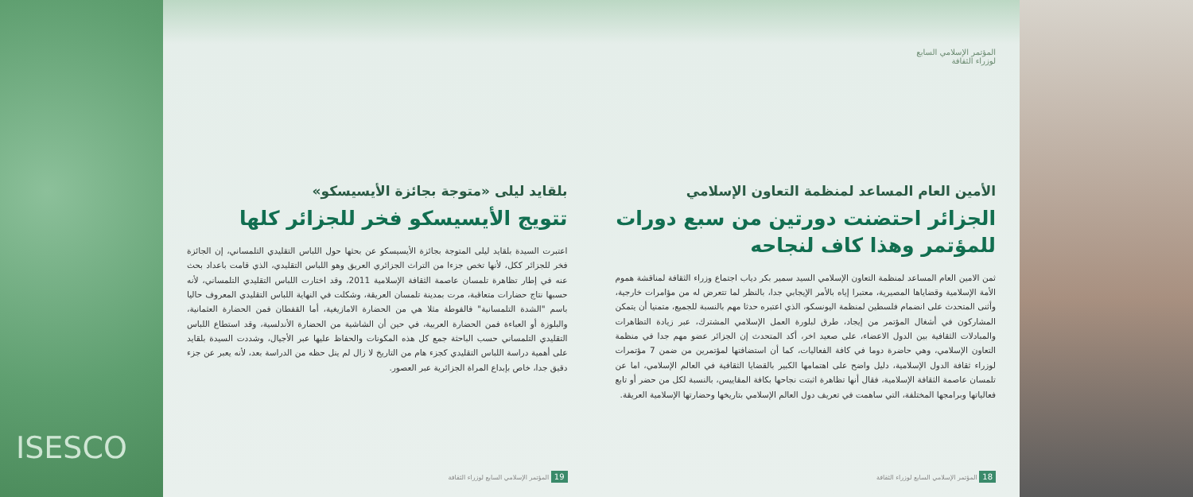المؤتمر الإسلامي السابع
لوزراء الثقافة
الأمين العام المساعد لمنظمة التعاون الإسلامي
الجزائر احتضنت دورتين من سبع دورات للمؤتمر وهذا كاف لنجاحه
ثمن الامين العام المساعد لمنظمة التعاون الإسلامي السيد سمير بكر دياب اجتماع وزراء الثقافة لمناقشة هموم الأمة الإسلامية وقضاياها المصيرية، معتبرا إياه بالأمر الإيجابي جدا، بالنظر لما تتعرض له من مؤامرات خارجية، وأثنى المتحدث على انضمام فلسطين لمنظمة اليونسكو، الذي اعتبره حدثا مهم بالنسبة للجميع، متمنيا أن يتمكن المشاركون في أشغال المؤتمر من إيجاد، طرق لبلورة العمل الإسلامي المشترك، عبر زيادة التظاهرات والمبادلات الثقافية بين الدول الاعضاء، على صعيد اخر، أكد المتحدث إن الجزائر عضو مهم جدا في منظمة التعاون الإسلامي، وهي حاضرة دوما في كافة الفعاليات، كما أن استضافتها لمؤتمرين من ضمن 7 مؤتمرات لوزراء ثقافة الدول الإسلامية، دليل واضح على اهتمامها الكبير بالقضايا الثقافية في العالم الإسلامي، اما عن تلمسان عاصمة الثقافة الإسلامية، فقال أنها تظاهرة اثبتت نجاحها بكافة المقاييس، بالنسبة لكل من حضر أو تابع فعالياتها وبرامجها المختلفة، التي ساهمت في تعريف دول العالم الإسلامي بتاريخها وحضارتها الإسلامية العريقة.
18 المؤتمر الإسلامي السابع لوزراء الثقافة
بلقايد ليلى «متوجة بجائزة الأيسيسكو»
تتويج الأيسيسكو فخر للجزائر كلها
اعتبرت السيدة بلقايد ليلى المتوجة بجائزة الأيسيسكو عن بحثها حول اللباس التقليدي التلمساني، إن الجائزة فخر للجزائر ككل، لأنها تخص جزءا من التراث الجزائري العريق وهو اللباس التقليدي، الذي قامت باعداد بحث عنه في إطار تظاهرة تلمسان عاصمة الثقافة الإسلامية 2011، وقد اختارت اللباس التقليدي التلمساني، لأنه حسبها نتاج حضارات متعاقبة، مرت بمدينة تلمسان العريقة، وشكلت في النهاية اللباس التقليدي المعروف حاليا باسم "الشدة التلمسانية" فالفوطة مثلا هي من الحضارة الامازيغية، أما القفطان فمن الحضارة العثمانية، والبلوزة أو العباءة فمن الحضارة العربية، في حين أن الشاشية من الحضارة الأندلسية، وقد استطاع اللباس التقليدي التلمساني حسب الباحثة جمع كل هذه المكونات والحفاظ عليها عبر الأجيال، وشددت السيدة بلقايد على أهمية دراسة اللباس التقليدي كجزء هام من التاريخ لا زال لم ينل حظه من الدراسة بعد، لأنه يعبر عن جزء دقيق جدا، خاص بإبداع المراة الجزائرية عبر العصور.
19 المؤتمر الإسلامي السابع لوزراء الثقافة
ISESCO